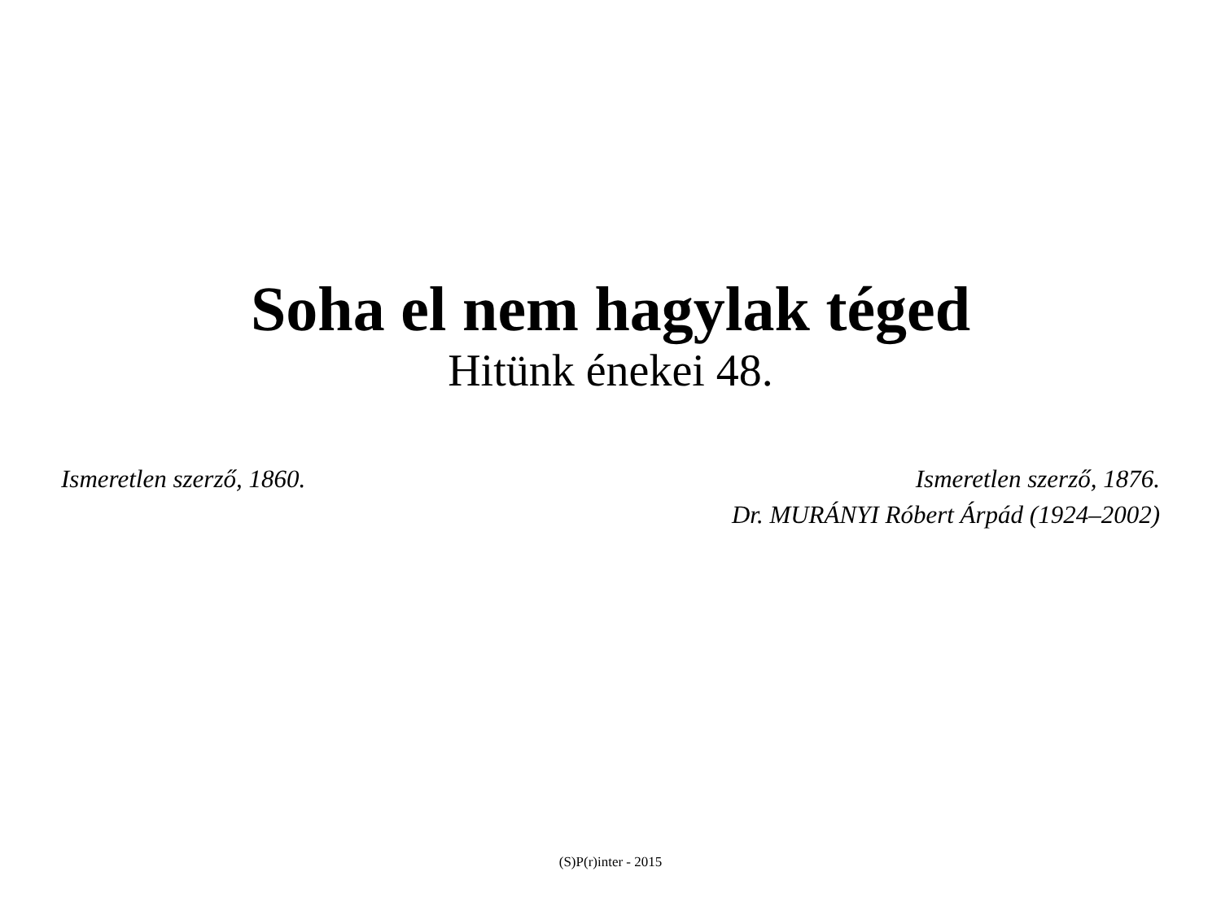Soha el nem hagylak téged
Hitünk énekei 48.
Ismeretlen szerző, 1860. Ismeretlen szerző, 1876.
Dr. MURÁNYI Róbert Árpád (1924–2002)
(S)P(r)inter - 2015